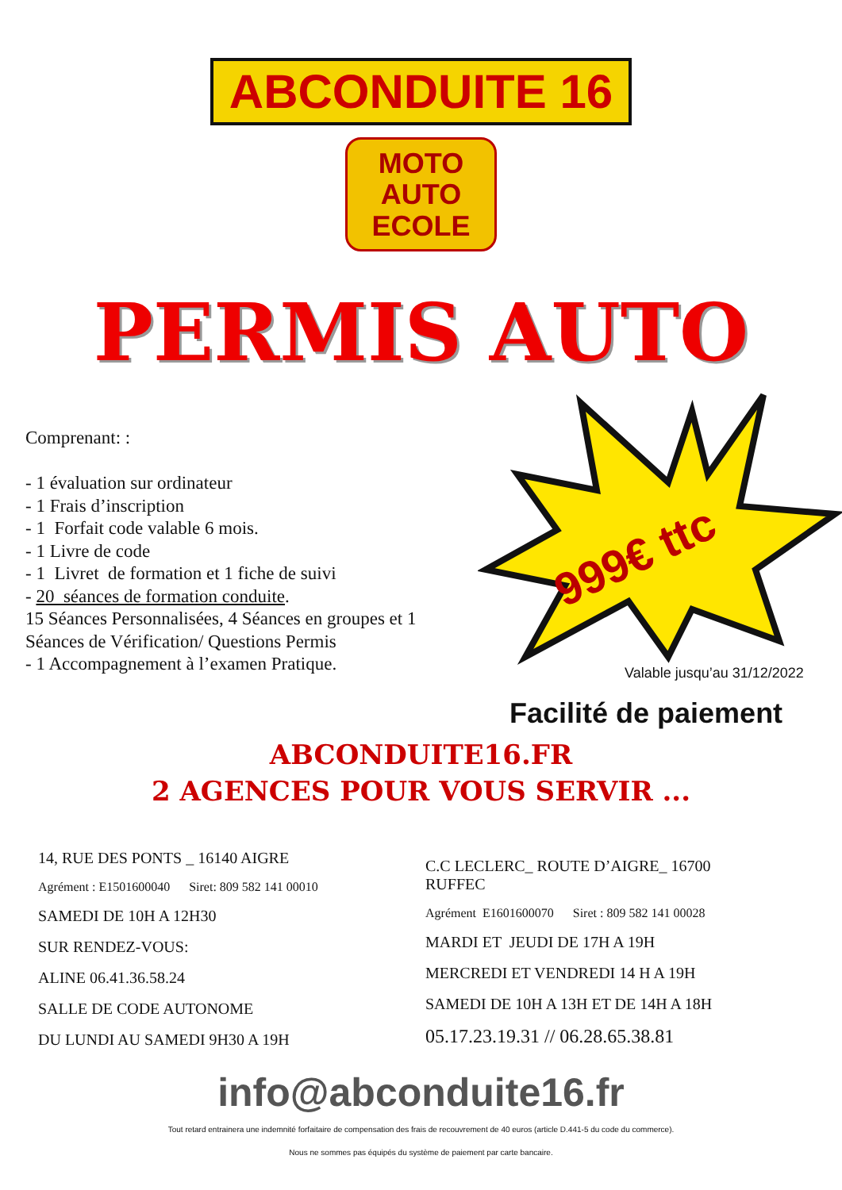ABCONDUITE 16
MOTO
AUTO
ECOLE
PERMIS AUTO
Comprenant: :
- 1 évaluation sur ordinateur
- 1 Frais d’inscription
- 1 Forfait code valable 6 mois.
- 1 Livre de code
- 1 Livret de formation et 1 fiche de suivi
- 20 séances de formation conduite.
15 Séances Personnalisées, 4 Séances en groupes et 1 Séances de Vérification/ Questions Permis
- 1 Accompagnement à l’examen Pratique.
999€ ttc
Valable jusqu’au 31/12/2022
Facilité de paiement
ABCONDUITE16.FR
2 AGENCES POUR VOUS SERVIR ...
14, RUE DES PONTS _ 16140 AIGRE
Agrément : E1501600040 Siret: 809 582 141 00010
SAMEDI DE 10H A 12H30
SUR RENDEZ-VOUS:
ALINE 06.41.36.58.24
SALLE DE CODE AUTONOME
DU LUNDI AU SAMEDI 9H30 A 19H
C.C LECLERC_ ROUTE D’AIGRE_ 16700 RUFFEC
Agrément E1601600070 Siret : 809 582 141 00028
MARDI ET JEUDI DE 17H A 19H
MERCREDI ET VENDREDI 14 H A 19H
SAMEDI DE 10H A 13H ET DE 14H A 18H
05.17.23.19.31 // 06.28.65.38.81
info@abconduite16.fr
Tout retard entrainera une indemnité forfaitaire de compensation des frais de recouvrement de 40 euros (article D.441-5 du code du commerce).
Nous ne sommes pas équipés du système de paiement par carte bancaire.